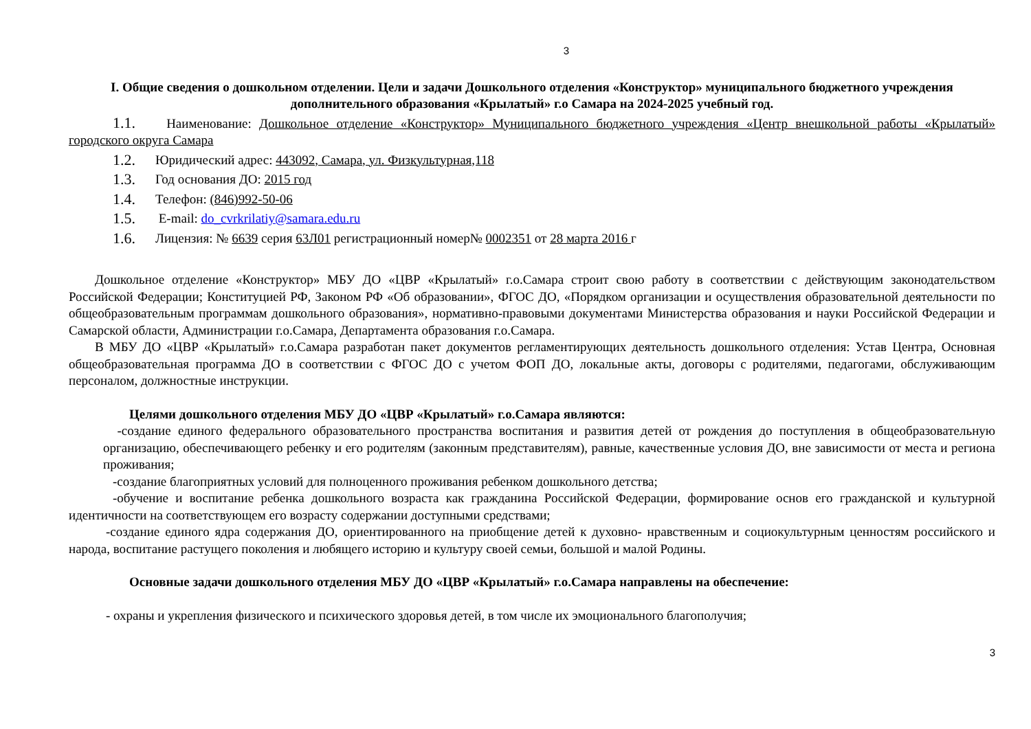3
I. Общие сведения о дошкольном отделении. Цели и задачи Дошкольного отделения «Конструктор» муниципального бюджетного учреждения дополнительного образования «Крылатый» г.о Самара на 2024-2025 учебный год.
1.1. Наименование: Дошкольное отделение «Конструктор» Муниципального бюджетного учреждения «Центр внешкольной работы «Крылатый» городского округа Самара
1.2. Юридический адрес: 443092, Самара, ул. Физкультурная,118
1.3. Год основания ДО: 2015 год
1.4. Телефон: (846)992-50-06
1.5. E-mail: do_cvrkrilatiy@samara.edu.ru
1.6. Лицензия: № 6639 серия 63Л01 регистрационный номер№ 0002351 от 28 марта 2016 г
Дошкольное отделение «Конструктор» МБУ ДО «ЦВР «Крылатый» г.о.Самара строит свою работу в соответствии с действующим законодательством Российской Федерации; Конституцией РФ, Законом РФ «Об образовании», ФГОС ДО, «Порядком организации и осуществления образовательной деятельности по общеобразовательным программам дошкольного образования», нормативно-правовыми документами Министерства образования и науки Российской Федерации и Самарской области, Администрации г.о.Самара, Департамента образования г.о.Самара.
В МБУ ДО «ЦВР «Крылатый» г.о.Самара разработан пакет документов регламентирующих деятельность дошкольного отделения: Устав Центра, Основная общеобразовательная программа ДО в соответствии с ФГОС ДО с учетом ФОП ДО, локальные акты, договоры с родителями, педагогами, обслуживающим персоналом, должностные инструкции.
Целями дошкольного отделения МБУ ДО «ЦВР «Крылатый» г.о.Самара являются:
-создание единого федерального образовательного пространства воспитания и развития детей от рождения до поступления в общеобразовательную организацию, обеспечивающего ребенку и его родителям (законным представителям), равные, качественные условия ДО, вне зависимости от места и региона проживания;
-создание благоприятных условий для полноценного проживания ребенком дошкольного детства;
-обучение и воспитание ребенка дошкольного возраста как гражданина Российской Федерации, формирование основ его гражданской и культурной идентичности на соответствующем его возрасту содержании доступными средствами;
-создание единого ядра содержания ДО, ориентированного на приобщение детей к духовно- нравственным и социокультурным ценностям российского и народа, воспитание растущего поколения и любящего историю и культуру своей семьи, большой и малой Родины.
Основные задачи дошкольного отделения МБУ ДО «ЦВР «Крылатый» г.о.Самара направлены на обеспечение:
- охраны и укрепления физического и психического здоровья детей, в том числе их эмоционального благополучия;
3